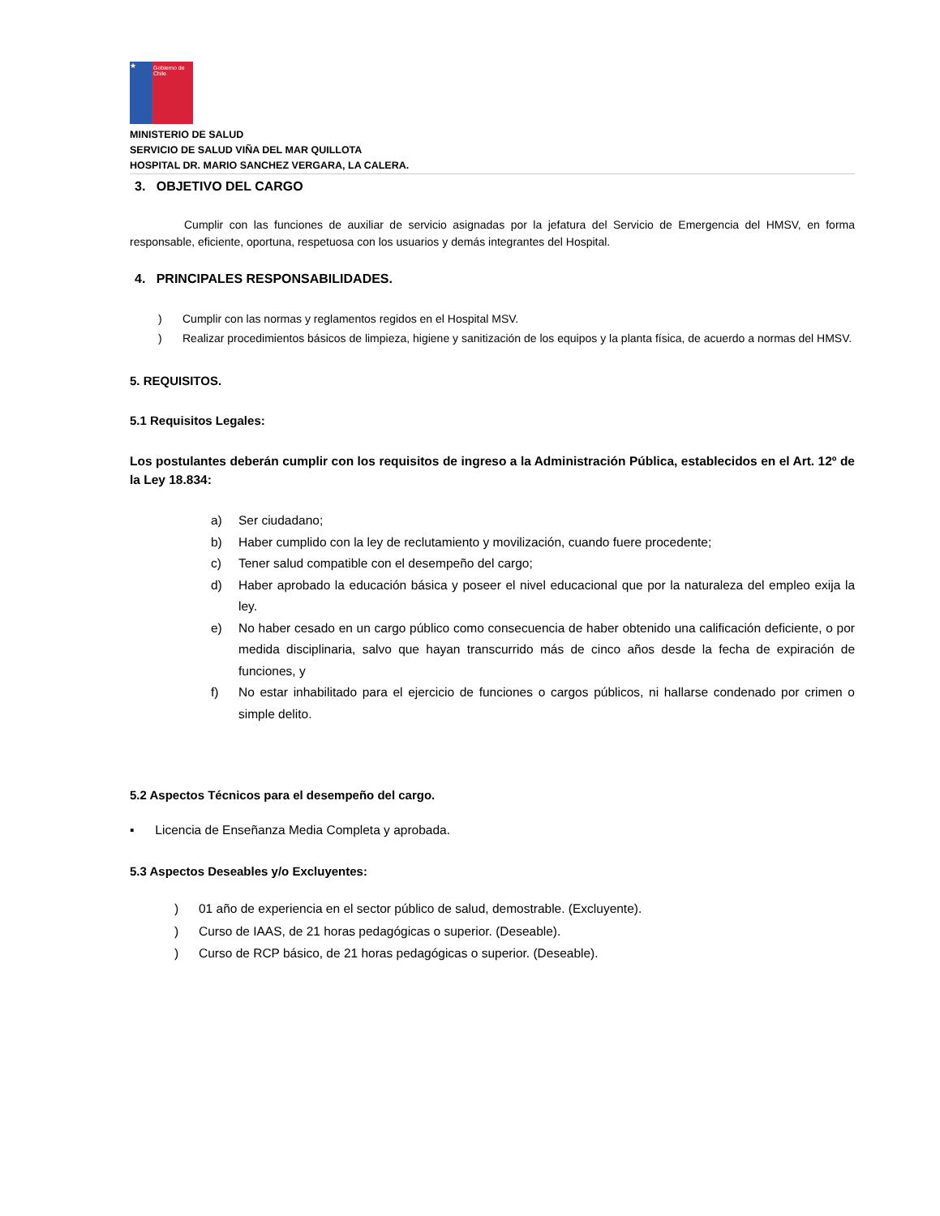★
Gobierno de Chile
MINISTERIO DE SALUD
SERVICIO DE SALUD VIÑA DEL MAR QUILLOTA
HOSPITAL DR. MARIO SANCHEZ VERGARA, LA CALERA.
3. OBJETIVO DEL CARGO
Cumplir con las funciones de auxiliar de servicio asignadas por la jefatura del Servicio de Emergencia del HMSV, en forma responsable, eficiente, oportuna, respetuosa con los usuarios y demás integrantes del Hospital.
4. PRINCIPALES RESPONSABILIDADES.
) Cumplir con las normas y reglamentos regidos en el Hospital MSV.
) Realizar procedimientos básicos de limpieza, higiene y sanitización de los equipos y la planta física, de acuerdo a normas del HMSV.
5. REQUISITOS.
5.1 Requisitos Legales:
Los postulantes deberán cumplir con los requisitos de ingreso a la Administración Pública, establecidos en el Art. 12º de la Ley 18.834:
a) Ser ciudadano;
b) Haber cumplido con la ley de reclutamiento y movilización, cuando fuere procedente;
c) Tener salud compatible con el desempeño del cargo;
d) Haber aprobado la educación básica y poseer el nivel educacional que por la naturaleza del empleo exija la ley.
e) No haber cesado en un cargo público como consecuencia de haber obtenido una calificación deficiente, o por medida disciplinaria, salvo que hayan transcurrido más de cinco años desde la fecha de expiración de funciones, y
f) No estar inhabilitado para el ejercicio de funciones o cargos públicos, ni hallarse condenado por crimen o simple delito.
5.2 Aspectos Técnicos para el desempeño del cargo.
▪ Licencia de Enseñanza Media Completa y aprobada.
5.3 Aspectos Deseables y/o Excluyentes:
) 01 año de experiencia en el sector público de salud, demostrable. (Excluyente).
) Curso de IAAS, de 21 horas pedagógicas o superior. (Deseable).
) Curso de RCP básico, de 21 horas pedagógicas o superior. (Deseable).